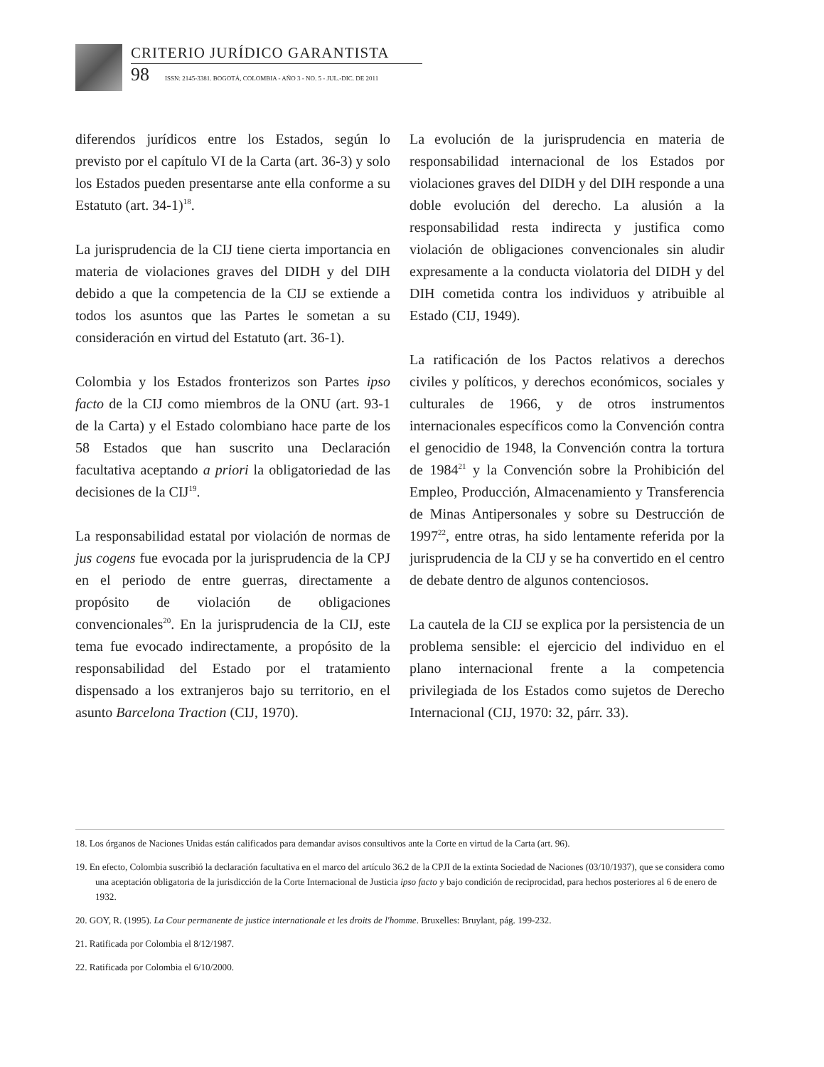CRITERIO JURÍDICO GARANTISTA
98 ISSN: 2145-3381. BOGOTÁ, COLOMBIA - AÑO 3 - NO. 5 - JUL.-DIC. DE 2011
diferendos jurídicos entre los Estados, según lo previsto por el capítulo VI de la Carta (art. 36-3) y solo los Estados pueden presentarse ante ella conforme a su Estatuto (art. 34-1)<sup>18</sup>.
La jurisprudencia de la CIJ tiene cierta importancia en materia de violaciones graves del DIDH y del DIH debido a que la competencia de la CIJ se extiende a todos los asuntos que las Partes le sometan a su consideración en virtud del Estatuto (art. 36-1).
Colombia y los Estados fronterizos son Partes ipso facto de la CIJ como miembros de la ONU (art. 93-1 de la Carta) y el Estado colombiano hace parte de los 58 Estados que han suscrito una Declaración facultativa aceptando a priori la obligatoriedad de las decisiones de la CIJ<sup>19</sup>.
La responsabilidad estatal por violación de normas de jus cogens fue evocada por la jurisprudencia de la CPJ en el periodo de entre guerras, directamente a propósito de violación de obligaciones convencionales<sup>20</sup>. En la jurisprudencia de la CIJ, este tema fue evocado indirectamente, a propósito de la responsabilidad del Estado por el tratamiento dispensado a los extranjeros bajo su territorio, en el asunto Barcelona Traction (CIJ, 1970).
La evolución de la jurisprudencia en materia de responsabilidad internacional de los Estados por violaciones graves del DIDH y del DIH responde a una doble evolución del derecho. La alusión a la responsabilidad resta indirecta y justifica como violación de obligaciones convencionales sin aludir expresamente a la conducta violatoria del DIDH y del DIH cometida contra los individuos y atribuible al Estado (CIJ, 1949).
La ratificación de los Pactos relativos a derechos civiles y políticos, y derechos económicos, sociales y culturales de 1966, y de otros instrumentos internacionales específicos como la Convención contra el genocidio de 1948, la Convención contra la tortura de 1984<sup>21</sup> y la Convención sobre la Prohibición del Empleo, Producción, Almacenamiento y Transferencia de Minas Antipersonales y sobre su Destrucción de 1997<sup>22</sup>, entre otras, ha sido lentamente referida por la jurisprudencia de la CIJ y se ha convertido en el centro de debate dentro de algunos contenciosos.
La cautela de la CIJ se explica por la persistencia de un problema sensible: el ejercicio del individuo en el plano internacional frente a la competencia privilegiada de los Estados como sujetos de Derecho Internacional (CIJ, 1970: 32, párr. 33).
18. Los órganos de Naciones Unidas están calificados para demandar avisos consultivos ante la Corte en virtud de la Carta (art. 96).
19. En efecto, Colombia suscribió la declaración facultativa en el marco del artículo 36.2 de la CPJI de la extinta Sociedad de Naciones (03/10/1937), que se considera como una aceptación obligatoria de la jurisdicción de la Corte Internacional de Justicia ipso facto y bajo condición de reciprocidad, para hechos posteriores al 6 de enero de 1932.
20. GOY, R. (1995). La Cour permanente de justice internationale et les droits de l'homme. Bruxelles: Bruylant, pág. 199-232.
21. Ratificada por Colombia el 8/12/1987.
22. Ratificada por Colombia el 6/10/2000.